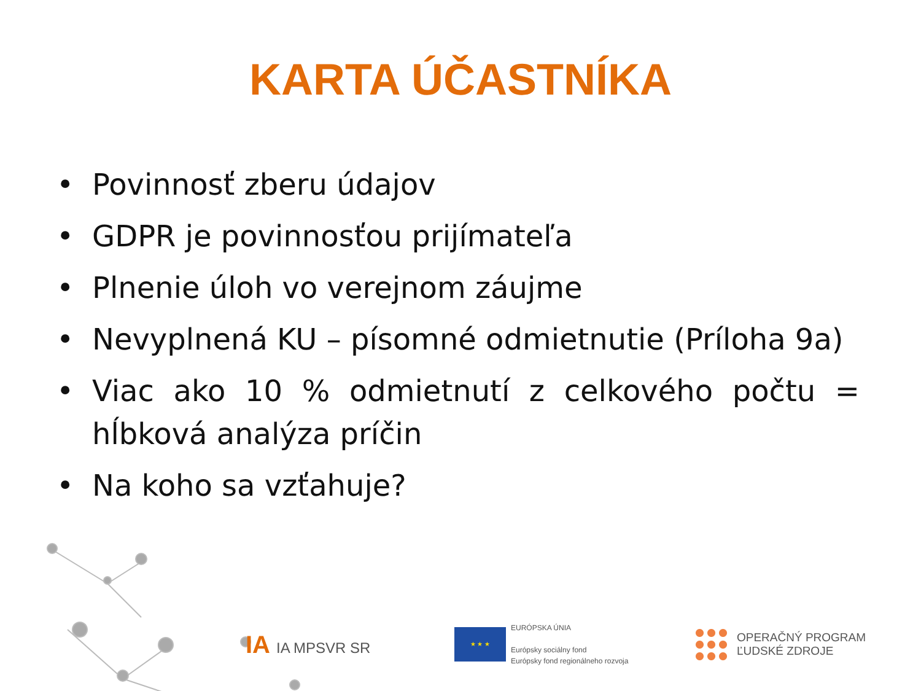KARTA ÚČASTNÍKA
• Povinnosť zberu údajov
• GDPR je povinnosťou prijímateľa
• Plnenie úloh vo verejnom záujme
• Nevyplnená KU – písomné odmietnutie (Príloha 9a)
• Viac ako 10 % odmietnutí z celkového počtu = hĺbková analýza príčin
• Na koho sa vzťahuje?
IA IA MPSVR SR
★ ★ ★
EURÓPSKA ÚNIA
Európsky sociálny fond
Európsky fond regionálneho rozvoja
OPERAČNÝ PROGRAM
ĽUDSKÉ ZDROJE